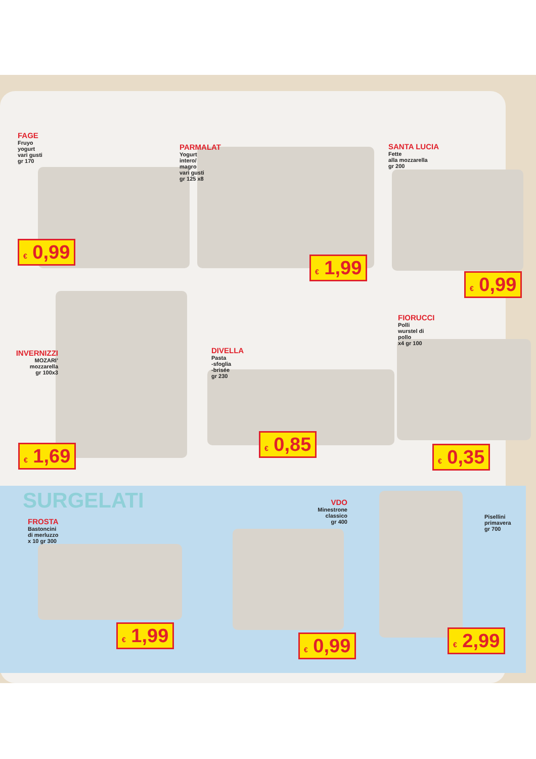FAGE
Fruyo
yogurt
vari gusti
gr 170
€ 0,99
PARMALAT
Yogurt
intero/
magro
vari gusti
gr 125 x8
€ 1,99
SANTA LUCIA
Fette
alla mozzarella
gr 200
€ 0,99
INVERNIZZI
MOZARI’
mozzarella
gr 100x3
€ 1,69
DIVELLA
Pasta
-sfoglia
-brisée
gr 230
€ 0,85
FIORUCCI
Polli
wurstel di
pollo
x4 gr 100
€ 0,35
SURGELATI
FROSTA
Bastoncini
di merluzzo
x 10 gr 300
€ 1,99
VDO
Minestrone
classico
gr 400
€ 0,99
Pisellini
primavera
gr 700
€ 2,99